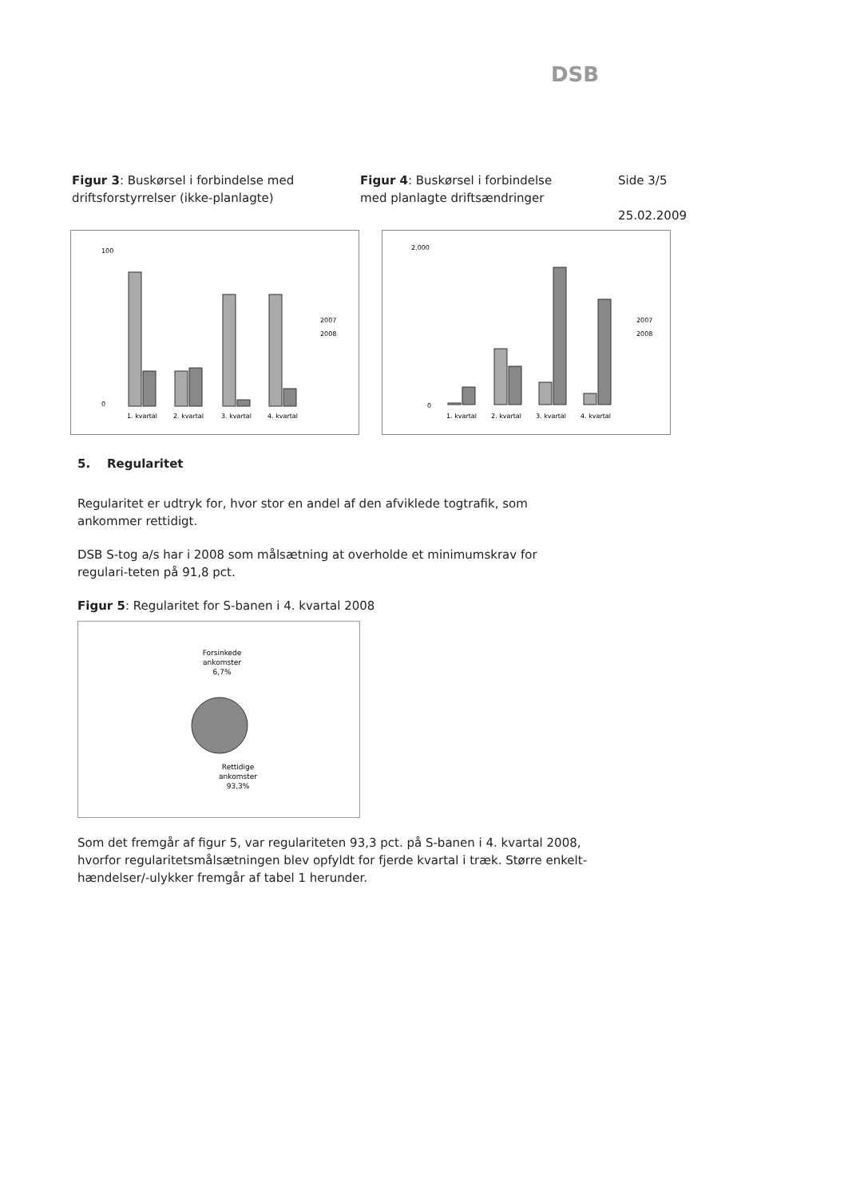DSB
Figur 3: Buskørsel i forbindelse med
driftsforstyrrelser (ikke-planlagte)
Figur 4: Buskørsel i forbindelse
med planlagte driftsændringer
Side 3/5
25.02.2009
100
0
1. kvartal
2. kvartal
3. kvartal
4. kvartal
2007
2008
2.000
0
1. kvartal
2. kvartal
3. kvartal
4. kvartal
2007
2008
5. Regularitet
Regularitet er udtryk for, hvor stor en andel af den afviklede togtrafik, som ankommer rettidigt.
DSB S-tog a/s har i 2008 som målsætning at overholde et minimumskrav for regulari-teten på 91,8 pct.
Figur 5: Regularitet for S-banen i 4. kvartal 2008
Forsinkede
ankomster
6,7%
Rettidige
ankomster
93,3%
Som det fremgår af figur 5, var regulariteten 93,3 pct. på S-banen i 4. kvartal 2008, hvorfor regularitetsmålsætningen blev opfyldt for fjerde kvartal i træk. Større enkelt-hændelser/-ulykker fremgår af tabel 1 herunder.